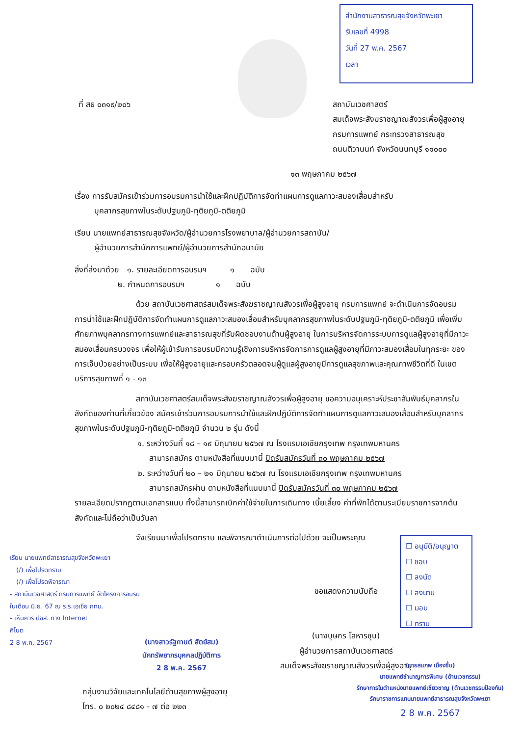สำนักงานสาธารณสุขจังหวัดพะเยา
รับเลขที่ 4998
วันที่ 27 พ.ค. 2567
เวลา
ที่ สธ ๐๓๑๙/๒๐๖
สถาบันเวชศาสตร์
สมเด็จพระสังฆราชญาณสังวรเพื่อผู้สูงอายุ
กรมการแพทย์ กระทรวงสาธารณสุข
ถนนติวานนท์ จังหวัดนนทบุรี ๑๑๐๐๐
๑๓ พฤษภาคม ๒๕๖๗
เรื่อง การรับสมัครเข้าร่วมการอบรมการนำใช้และฝึกปฏิบัติการจัดทำแผนการดูแลภาวะสมองเสื่อมสำหรับ
   บุคลากรสุขภาพในระดับปฐมภูมิ-ทุติยภูมิ-ตติยภูมิ
เรียน นายแพทย์สาธารณสุขจังหวัด/ผู้อำนวยการโรงพยาบาล/ผู้อำนวยการสถาบัน/
   ผู้อำนวยการสำนักการแพทย์/ผู้อำนวยการสำนักอนามัย
สิ่งที่ส่งมาด้วย ๑. รายละเอียดการอบรมฯ   ๑  ฉบับ
      ๒. กำหนดการอบรมฯ    ๑  ฉบับ
ด้วย สถาบันเวชศาสตร์สมเด็จพระสังฆราชญาณสังวรเพื่อผู้สูงอายุ กรมการแพทย์ จะดำเนินการจัดอบรมการนำใช้และฝึกปฏิบัติการจัดทำแผนการดูแลภาวะสมองเสื่อมสำหรับบุคลากรสุขภาพในระดับปฐมภูมิ-ทุติยภูมิ-ตติยภูมิ เพื่อเพิ่มศักยภาพบุคลากรทางการแพทย์และสาธารณสุขที่รับผิดชอบงานด้านผู้สูงอายุ ในการบริหารจัดการระบบการดูแลผู้สูงอายุที่มีภาวะสมองเสื่อมครบวงจร เพื่อให้ผู้เข้ารับการอบรมมีความรู้เชิงการบริหารจัดการการดูแลผู้สูงอายุที่มีภาวะสมองเสื่อมในทุกระยะ ของการเจ็บป่วยอย่างเป็นระบบ เพื่อให้ผู้สูงอายุและครอบครัวตลอดจนผู้ดูแลผู้สูงอายุมีการดูแลสุขภาพและคุณภาพชีวิตที่ดี ในเขตบริการสุขภาพที่ ๑ - ๑๓
สถาบันเวชศาสตร์สมเด็จพระสังฆราชญาณสังวรเพื่อผู้สูงอายุ ขอความอนุเคราะห์ประชาสัมพันธ์บุคลากรในสังกัดของท่านที่เกี่ยวข้อง สมัครเข้าร่วมการอบรมการนำใช้และฝึกปฏิบัติการจัดทำแผนการดูแลภาวะสมองเสื่อมสำหรับบุคลากรสุขภาพในระดับปฐมภูมิ-ทุติยภูมิ-ตติยภูมิ จำนวน ๒ รุ่น ดังนี้
๑. ระหว่างวันที่ ๑๘ – ๑๙ มิถุนายน ๒๕๖๗ ณ โรงแรมเอเชียกรุงเทพ กรุงเทพมหานคร
  สามารถสมัคร ตามหนังสือที่แนบมานี้ ปิดรับสมัครวันที่ ๓๐ พฤษภาคม ๒๕๖๗
๒. ระหว่างวันที่ ๒๐ – ๒๑ มิถุนายน ๒๕๖๗ ณ โรงแรมเอเชียกรุงเทพ กรุงเทพมหานคร
  สามารถสมัครผ่าน ตามหนังสือที่แนบมานี้ ปิดรับสมัครวันที่ ๓๐ พฤษภาคม ๒๕๖๗
รายละเอียดปรากฏตามเอกสารแนบ ทั้งนี้สามารถเบิกค่าใช้จ่ายในการเดินทาง เบี้ยเลี้ยง ค่าที่พักได้ตามระเบียบราชการจากต้นสังกัดและไม่ถือว่าเป็นวันลา
จึงเรียนมาเพื่อโปรดทราบ และพิจารณาดำเนินการต่อไปด้วย จะเป็นพระคุณ
☐ อนุมัติ/อนุญาต
☐ ชอบ
☐ ลงนัด
☐ ลงนาม
☐ มอบ
☐ ทราบ
เรียน นายแพทย์สาธารณสุขจังหวัดพะเยา
 (/) เพื่อโปรดทราบ
 (/) เพื่อโปรดพิจารณา
- สถาบันเวชศาสตร์ กรมการแพทย์ จัดโครงการอบรม
ในเดือน มิ.ย. 67 ณ ร.ร.เอเชีย กทม.
- เห็นควร ปชส. ทาง Internet
ศิโนต
2 8 พ.ค. 2567
(นางสาวรัฐกานต์ สัตย์สม)
นักทรัพยากรบุคคลปฏิบัติการ
2 8 พ.ค. 2567
ขอแสดงความนับถือ
(นางบุษกร โลหารชุน)
ผู้อำนวยการสถาบันเวชศาสตร์
สมเด็จพระสังฆราชญาณสังวรเพื่อผู้สูงอายุ
(นายสมภพ เมืองชื่น)
นายแพทย์ชำนาญการพิเศษ (ด้านเวชกรรม)
รักษาการในตำแหน่งนายแพทย์เชี่ยวชาญ (ด้านเวชกรรมป้องกัน)
รักษาราชการแทนนายแพทย์สาธารณสุขจังหวัดพะเยา
2 8 พ.ค. 2567
กลุ่มงานวิจัยและเทคโนโลยีด้านสุขภาพผู้สูงอายุ
โทร. ๐ ๒๐๒๔ ๘๔๘๑ - ๗ ต่อ ๒๒๓